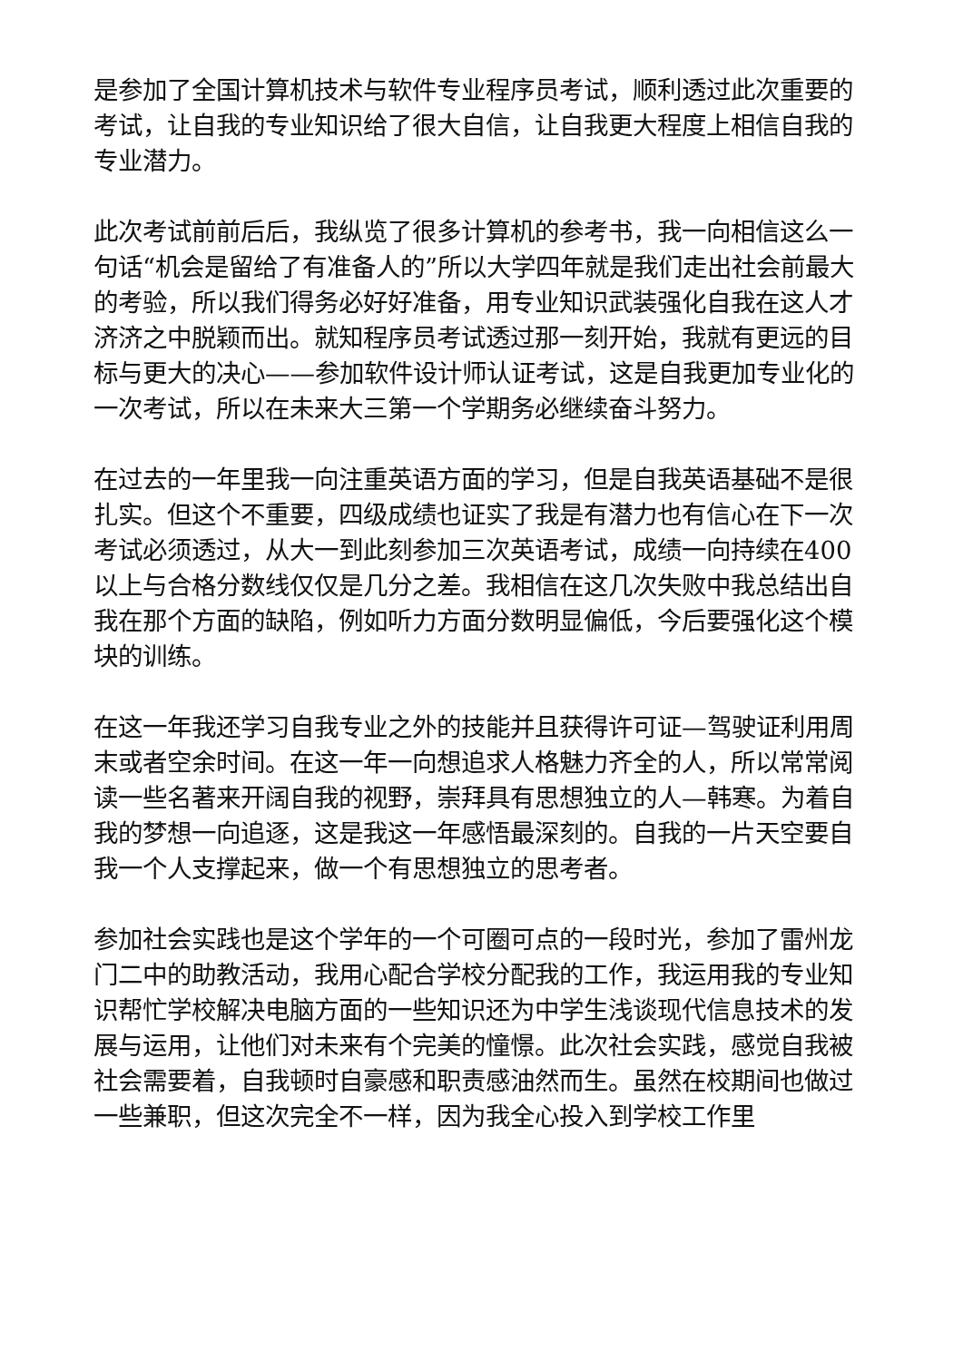是参加了全国计算机技术与软件专业程序员考试，顺利透过此次重要的考试，让自我的专业知识给了很大自信，让自我更大程度上相信自我的专业潜力。
此次考试前前后后，我纵览了很多计算机的参考书，我一向相信这么一句话“机会是留给了有准备人的”所以大学四年就是我们走出社会前最大的考验，所以我们得务必好好准备，用专业知识武装强化自我在这人才济济之中脱颖而出。就知程序员考试透过那一刻开始，我就有更远的目标与更大的决心——参加软件设计师认证考试，这是自我更加专业化的一次考试，所以在未来大三第一个学期务必继续奋斗努力。
在过去的一年里我一向注重英语方面的学习，但是自我英语基础不是很扎实。但这个不重要，四级成绩也证实了我是有潜力也有信心在下一次考试必须透过，从大一到此刻参加三次英语考试，成绩一向持续在400以上与合格分数线仅仅是几分之差。我相信在这几次失败中我总结出自我在那个方面的缺陷，例如听力方面分数明显偏低，今后要强化这个模块的训练。
在这一年我还学习自我专业之外的技能并且获得许可证—驾驶证利用周末或者空余时间。在这一年一向想追求人格魅力齐全的人，所以常常阅读一些名著来开阔自我的视野，崇拜具有思想独立的人—韩寒。为着自我的梦想一向追逐，这是我这一年感悟最深刻的。自我的一片天空要自我一个人支撑起来，做一个有思想独立的思考者。
参加社会实践也是这个学年的一个可圈可点的一段时光，参加了雷州龙门二中的助教活动，我用心配合学校分配我的工作，我运用我的专业知识帮忙学校解决电脑方面的一些知识还为中学生浅谈现代信息技术的发展与运用，让他们对未来有个完美的憧憬。此次社会实践，感觉自我被社会需要着，自我顿时自豪感和职责感油然而生。虽然在校期间也做过一些兼职，但这次完全不一样，因为我全心投入到学校工作里